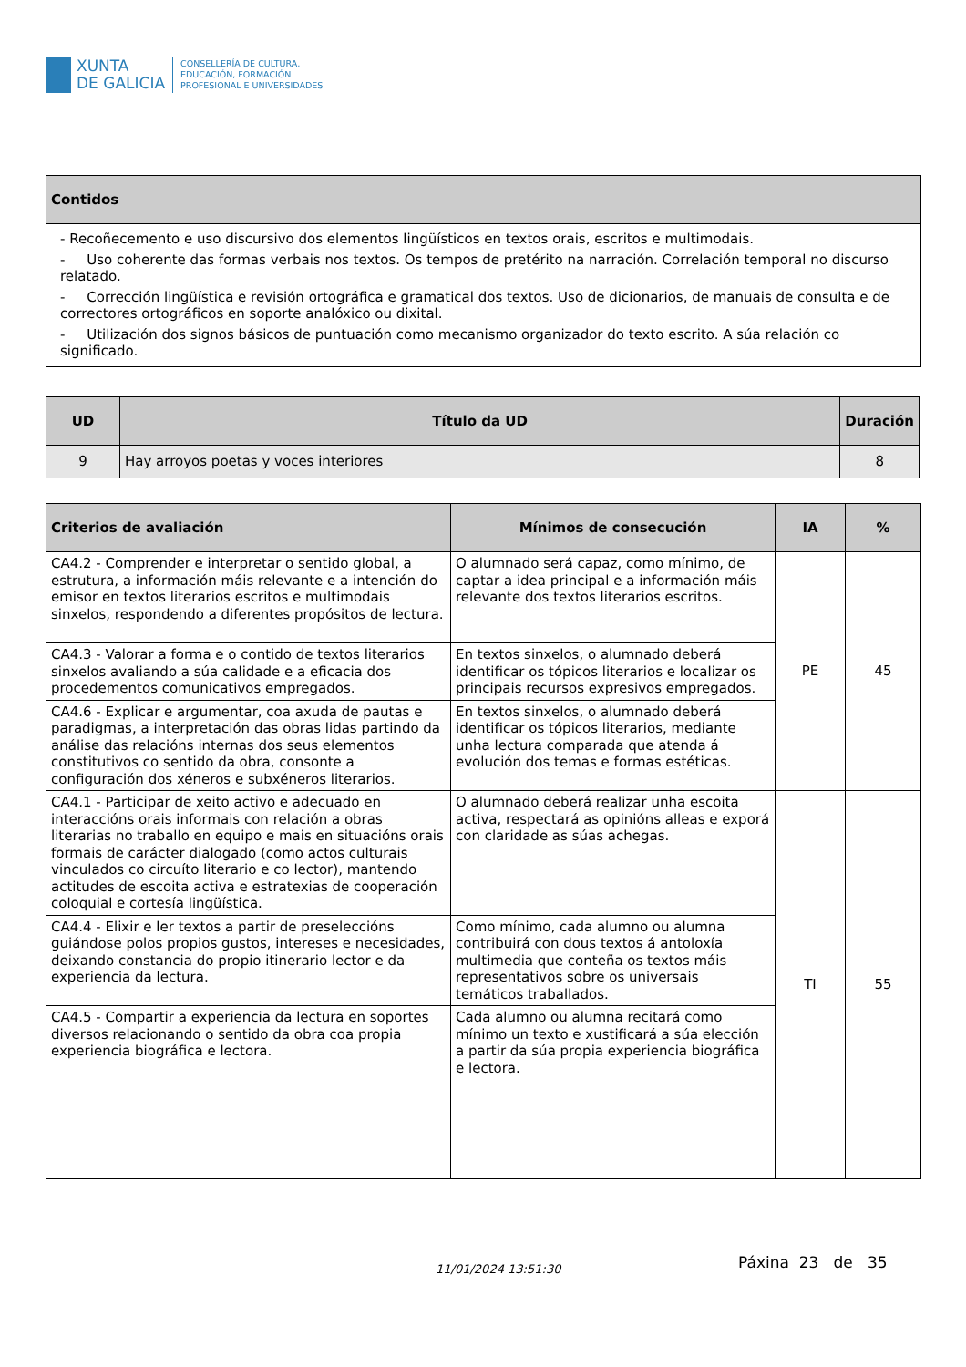XUNTA
DE GALICIA
CONSELLERÍA DE CULTURA,
EDUCACIÓN, FORMACIÓN
PROFESIONAL E UNIVERSIDADES
| Contidos |
| --- |
| - Recoñecemento e uso discursivo dos elementos lingüísticos en textos orais, escritos e multimodais. - Uso coherente das formas verbais nos textos. Os tempos de pretérito na narración. Correlación temporal no discurso relatado. - Corrección lingüística e revisión ortográfica e gramatical dos textos. Uso de dicionarios, de manuais de consulta e de correctores ortográficos en soporte analóxico ou dixital. - Utilización dos signos básicos de puntuación como mecanismo organizador do texto escrito. A súa relación co significado. |
| UD | Título da UD | Duración |
| --- | --- | --- |
| 9 | Hay arroyos poetas y voces interiores | 8 |
| Criterios de avaliación | Mínimos de consecución | IA | % |
| --- | --- | --- | --- |
| CA4.2 - Comprender e interpretar o sentido global, a estrutura, a información máis relevante e a intención do emisor en textos literarios escritos e multimodais sinxelos, respondendo a diferentes propósitos de lectura. | O alumnado será capaz, como mínimo, de captar a idea principal e a información máis relevante dos textos literarios escritos. | PE | 45 |
| CA4.3 - Valorar a forma e o contido de textos literarios sinxelos avaliando a súa calidade e a eficacia dos procedementos comunicativos empregados. | En textos sinxelos, o alumnado deberá identificar os tópicos literarios e localizar os principais recursos expresivos empregados. | | |
| CA4.6 - Explicar e argumentar, coa axuda de pautas e paradigmas, a interpretación das obras lidas partindo da análise das relacións internas dos seus elementos constitutivos co sentido da obra, consonte a configuración dos xéneros e subxéneros literarios. | En textos sinxelos, o alumnado deberá identificar os tópicos literarios, mediante unha lectura comparada que atenda á evolución dos temas e formas estéticas. | | |
| CA4.1 - Participar de xeito activo e adecuado en interaccións orais informais con relación a obras literarias no traballo en equipo e mais en situacións orais formais de carácter dialogado (como actos culturais vinculados co circuíto literario e co lector), mantendo actitudes de escoita activa e estratexias de cooperación coloquial e cortesía lingüística. | O alumnado deberá realizar unha escoita activa, respectará as opinións alleas e exporá con claridade as súas achegas. | TI | 55 |
| CA4.4 - Elixir e ler textos a partir de preseleccións guiándose polos propios gustos, intereses e necesidades, deixando constancia do propio itinerario lector e da experiencia da lectura. | Como mínimo, cada alumno ou alumna contribuirá con dous textos á antoloxía multimedia que conteña os textos máis representativos sobre os universais temáticos traballados. | | |
| CA4.5 - Compartir a experiencia da lectura en soportes diversos relacionando o sentido da obra coa propia experiencia biográfica e lectora. | Cada alumno ou alumna recitará como mínimo un texto e xustificará a súa elección a partir da súa propia experiencia biográfica e lectora. | | |
11/01/2024 13:51:30 Páxina 23 de 35